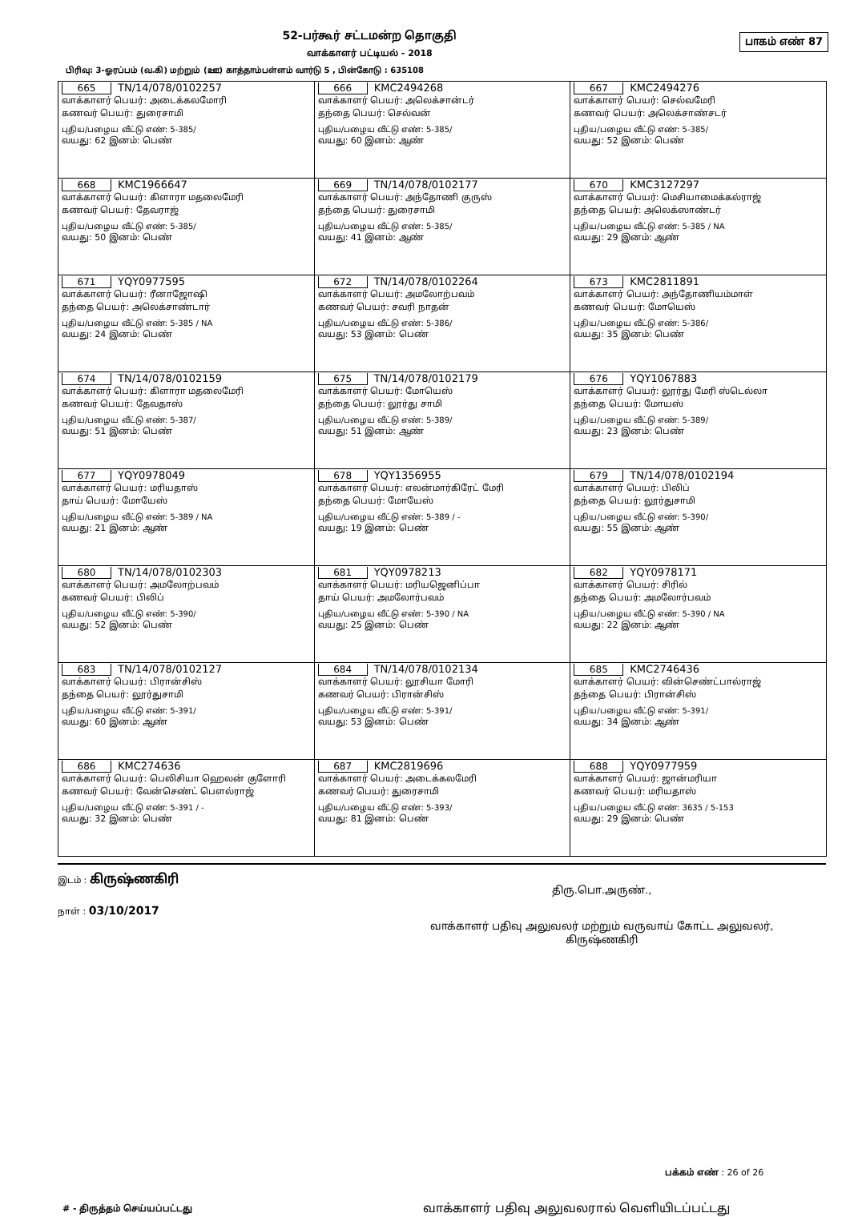பாகம் எண் 87
52-பர்கூர் சட்டமன்ற தொகுதி
வாக்காளர் பட்டியல் - 2018
பிரிவு: 3-ஓரப்பம் (வ.கி) மற்றும் (ஊ) காத்தாம்பள்ளம் வார்டு 5 , பின்கோடு : 635108
| 665 TN/14/078/0102257 வாக்காளர் பெயர்: அடைக்கலமோரி கணவர் பெயர்: துரைசாமி புதிய/பழைய வீட்டு எண்: 5-385/ வயது: 62 இனம்: பெண் | 666 KMC2494268 வாக்காளர் பெயர்: அலெக்சான்டர் தந்தை பெயர்: செல்வன் புதிய/பழைய வீட்டு எண்: 5-385/ வயது: 60 இனம்: ஆண் | 667 KMC2494276 வாக்காளர் பெயர்: செல்வமேரி கணவர் பெயர்: அலெக்சாண்சடர் புதிய/பழைய வீட்டு எண்: 5-385/ வயது: 52 இனம்: பெண் |
| 668 KMC1966647 வாக்காளர் பெயர்: கிளாரா மதலைமேரி கணவர் பெயர்: தேவராஜ் புதிய/பழைய வீட்டு எண்: 5-385/ வயது: 50 இனம்: பெண் | 669 TN/14/078/0102177 வாக்காளர் பெயர்: அந்தோணி குருஸ் தந்தை பெயர்: துரைசாமி புதிய/பழைய வீட்டு எண்: 5-385/ வயது: 41 இனம்: ஆண் | 670 KMC3127297 வாக்காளர் பெயர்: மெசியாமைக்கல்ராஜ் தந்தை பெயர்: அலெக்ஸாண்டர் புதிய/பழைய வீட்டு எண்: 5-385 / NA வயது: 29 இனம்: ஆண் |
| 671 YQY0977595 வாக்காளர் பெயர்: ரீனாஜோஷி தந்தை பெயர்: அலெக்சாண்டார் புதிய/பழைய வீட்டு எண்: 5-385 / NA வயது: 24 இனம்: பெண் | 672 TN/14/078/0102264 வாக்காளர் பெயர்: அமலோற்பவம் கணவர் பெயர்: சவரி நாதன் புதிய/பழைய வீட்டு எண்: 5-386/ வயது: 53 இனம்: பெண் | 673 KMC2811891 வாக்காளர் பெயர்: அந்தோணியம்மாள் கணவர் பெயர்: மோயெஸ் புதிய/பழைய வீட்டு எண்: 5-386/ வயது: 35 இனம்: பெண் |
| 674 TN/14/078/0102159 வாக்காளர் பெயர்: கிளாரா மதலைமேரி கணவர் பெயர்: தேவதாஸ் புதிய/பழைய வீட்டு எண்: 5-387/ வயது: 51 இனம்: பெண் | 675 TN/14/078/0102179 வாக்காளர் பெயர்: மோயெஸ் தந்தை பெயர்: லூர்து சாமி புதிய/பழைய வீட்டு எண்: 5-389/ வயது: 51 இனம்: ஆண் | 676 YQY1067883 வாக்காளர் பெயர்: லூர்து மேரி ஸ்டெல்லா தந்தை பெயர்: மோயஸ் புதிய/பழைய வீட்டு எண்: 5-389/ வயது: 23 இனம்: பெண் |
| 677 YQY0978049 வாக்காளர் பெயர்: மரியதாஸ் தாய் பெயர்: மோயேஸ் புதிய/பழைய வீட்டு எண்: 5-389 / NA வயது: 21 இனம்: ஆண் | 678 YQY1356955 வாக்காளர் பெயர்: எலன்மார்கிரேட் மேரி தந்தை பெயர்: மோயேஸ் புதிய/பழைய வீட்டு எண்: 5-389 / - வயது: 19 இனம்: பெண் | 679 TN/14/078/0102194 வாக்காளர் பெயர்: பிலிப் தந்தை பெயர்: லூர்துசாமி புதிய/பழைய வீட்டு எண்: 5-390/ வயது: 55 இனம்: ஆண் |
| 680 TN/14/078/0102303 வாக்காளர் பெயர்: அமலோற்பவம் கணவர் பெயர்: பிலிப் புதிய/பழைய வீட்டு எண்: 5-390/ வயது: 52 இனம்: பெண் | 681 YQY0978213 வாக்காளர் பெயர்: மரியஜெனிப்பா தாய் பெயர்: அமலோர்பவம் புதிய/பழைய வீட்டு எண்: 5-390 / NA வயது: 25 இனம்: பெண் | 682 YQY0978171 வாக்காளர் பெயர்: சிரில் தந்தை பெயர்: அமலோர்பவம் புதிய/பழைய வீட்டு எண்: 5-390 / NA வயது: 22 இனம்: ஆண் |
| 683 TN/14/078/0102127 வாக்காளர் பெயர்: பிரான்சிஸ் தந்தை பெயர்: லூர்துசாமி புதிய/பழைய வீட்டு எண்: 5-391/ வயது: 60 இனம்: ஆண் | 684 TN/14/078/0102134 வாக்காளர் பெயர்: லூசியா மோரி கணவர் பெயர்: பிரான்சிஸ் புதிய/பழைய வீட்டு எண்: 5-391/ வயது: 53 இனம்: பெண் | 685 KMC2746436 வாக்காளர் பெயர்: வின்செண்ட்பால்ராஜ் தந்தை பெயர்: பிரான்சிஸ் புதிய/பழைய வீட்டு எண்: 5-391/ வயது: 34 இனம்: ஆண் |
| 686 KMC274636 வாக்காளர் பெயர்: பெலிசியா ஹெலன் குளோரி கணவர் பெயர்: வேன்செண்ட் பௌல்ராஜ் புதிய/பழைய வீட்டு எண்: 5-391 / - வயது: 32 இனம்: பெண் | 687 KMC2819696 வாக்காளர் பெயர்: அடைக்கலமேரி கணவர் பெயர்: துரைசாமி புதிய/பழைய வீட்டு எண்: 5-393/ வயது: 81 இனம்: பெண் | 688 YQY0977959 வாக்காளர் பெயர்: ஜான்மரியா கணவர் பெயர்: மரியதாஸ் புதிய/பழைய வீட்டு எண்: 3635 / 5-153 வயது: 29 இனம்: பெண் |
இடம் : கிருஷ்ணகிரி
நாள் : 03/10/2017
திரு.பொ.அருண்.,
வாக்காளர் பதிவு அலுவலர் மற்றும் வருவாய் கோட்ட அலுவலர்,
கிருஷ்ணகிரி
பக்கம் எண் : 26 of 26
# - திருத்தம் செய்யப்பட்டது வாக்காளர் பதிவு அலுவலரால் வெளியிடப்பட்டது